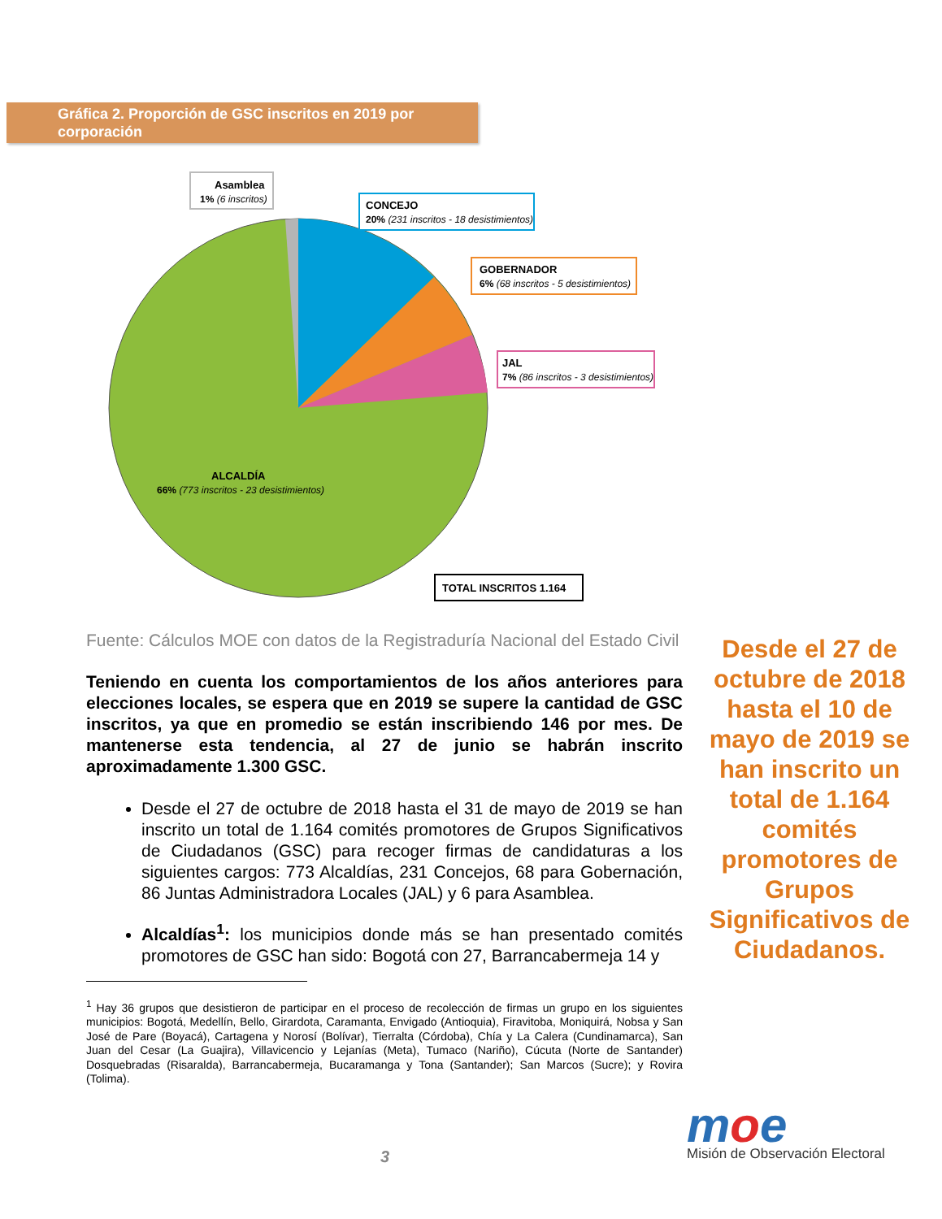Gráfica 2. Proporción de GSC inscritos en 2019 por corporación
Asamblea
1% (6 inscritos)
CONCEJO
20% (231 inscritos - 18 desistimientos)
GOBERNADOR
6% (68 inscritos - 5 desistimientos)
JAL
7% (86 inscritos - 3 desistimientos)
ALCALDÍA
66% (773 inscritos - 23 desistimientos)
TOTAL INSCRITOS 1.164
Fuente: Cálculos MOE con datos de la Registraduría Nacional del Estado Civil
Teniendo en cuenta los comportamientos de los años anteriores para elecciones locales, se espera que en 2019 se supere la cantidad de GSC inscritos, ya que en promedio se están inscribiendo 146 por mes. De mantenerse esta tendencia, al 27 de junio se habrán inscrito aproximadamente 1.300 GSC.
Desde el 27 de octubre de 2018 hasta el 31 de mayo de 2019 se han inscrito un total de 1.164 comités promotores de Grupos Significativos de Ciudadanos (GSC) para recoger firmas de candidaturas a los siguientes cargos: 773 Alcaldías, 231 Concejos, 68 para Gobernación, 86 Juntas Administradora Locales (JAL) y 6 para Asamblea.
Alcaldías<sup>1</sup>: los municipios donde más se han presentado comités promotores de GSC han sido: Bogotá con 27, Barrancabermeja 14 y
<sup>1</sup> Hay 36 grupos que desistieron de participar en el proceso de recolección de firmas un grupo en los siguientes municipios: Bogotá, Medellín, Bello, Girardota, Caramanta, Envigado (Antioquia), Firavitoba, Moniquirá, Nobsa y San José de Pare (Boyacá), Cartagena y Norosí (Bolívar), Tierralta (Córdoba), Chía y La Calera (Cundinamarca), San Juan del Cesar (La Guajira), Villavicencio y Lejanías (Meta), Tumaco (Nariño), Cúcuta (Norte de Santander) Dosquebradas (Risaralda), Barrancabermeja, Bucaramanga y Tona (Santander); San Marcos (Sucre); y Rovira (Tolima).
Desde el 27 de octubre de 2018 hasta el 10 de mayo de 2019 se han inscrito un total de 1.164 comités promotores de Grupos Significativos de Ciudadanos.
3
moe
Misión de Observación Electoral